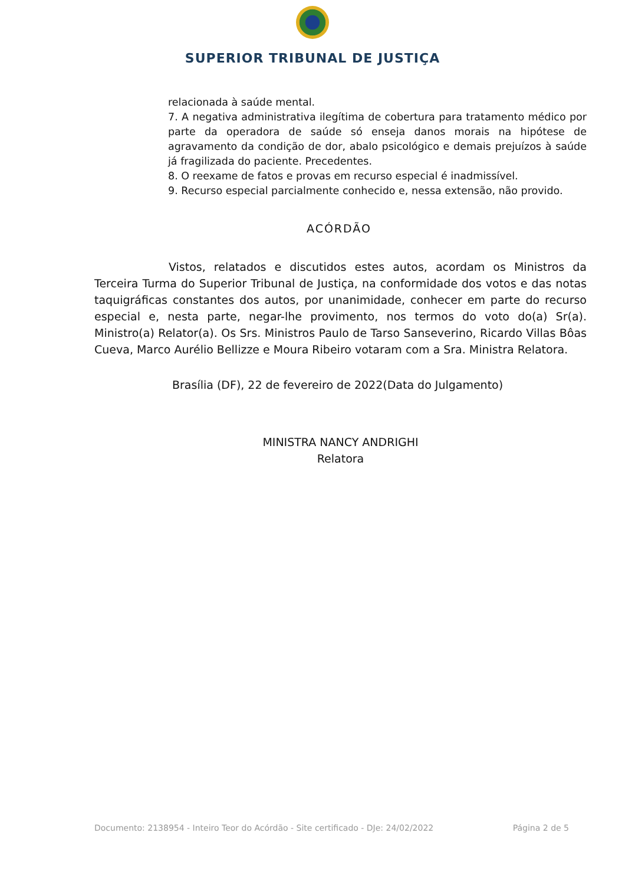SUPERIOR TRIBUNAL DE JUSTIÇA
relacionada à saúde mental.
7. A negativa administrativa ilegítima de cobertura para tratamento médico por parte da operadora de saúde só enseja danos morais na hipótese de agravamento da condição de dor, abalo psicológico e demais prejuízos à saúde já fragilizada do paciente. Precedentes.
8. O reexame de fatos e provas em recurso especial é inadmissível.
9. Recurso especial parcialmente conhecido e, nessa extensão, não provido.
ACÓRDÃO
Vistos, relatados e discutidos estes autos, acordam os Ministros da Terceira Turma do Superior Tribunal de Justiça, na conformidade dos votos e das notas taquigráficas constantes dos autos, por unanimidade, conhecer em parte do recurso especial e, nesta parte, negar-lhe provimento, nos termos do voto do(a) Sr(a). Ministro(a) Relator(a). Os Srs. Ministros Paulo de Tarso Sanseverino, Ricardo Villas Bôas Cueva, Marco Aurélio Bellizze e Moura Ribeiro votaram com a Sra. Ministra Relatora.
Brasília (DF), 22 de fevereiro de 2022(Data do Julgamento)
MINISTRA NANCY ANDRIGHI
Relatora
Documento: 2138954 - Inteiro Teor do Acórdão - Site certificado - DJe: 24/02/2022 Página 2 de 5